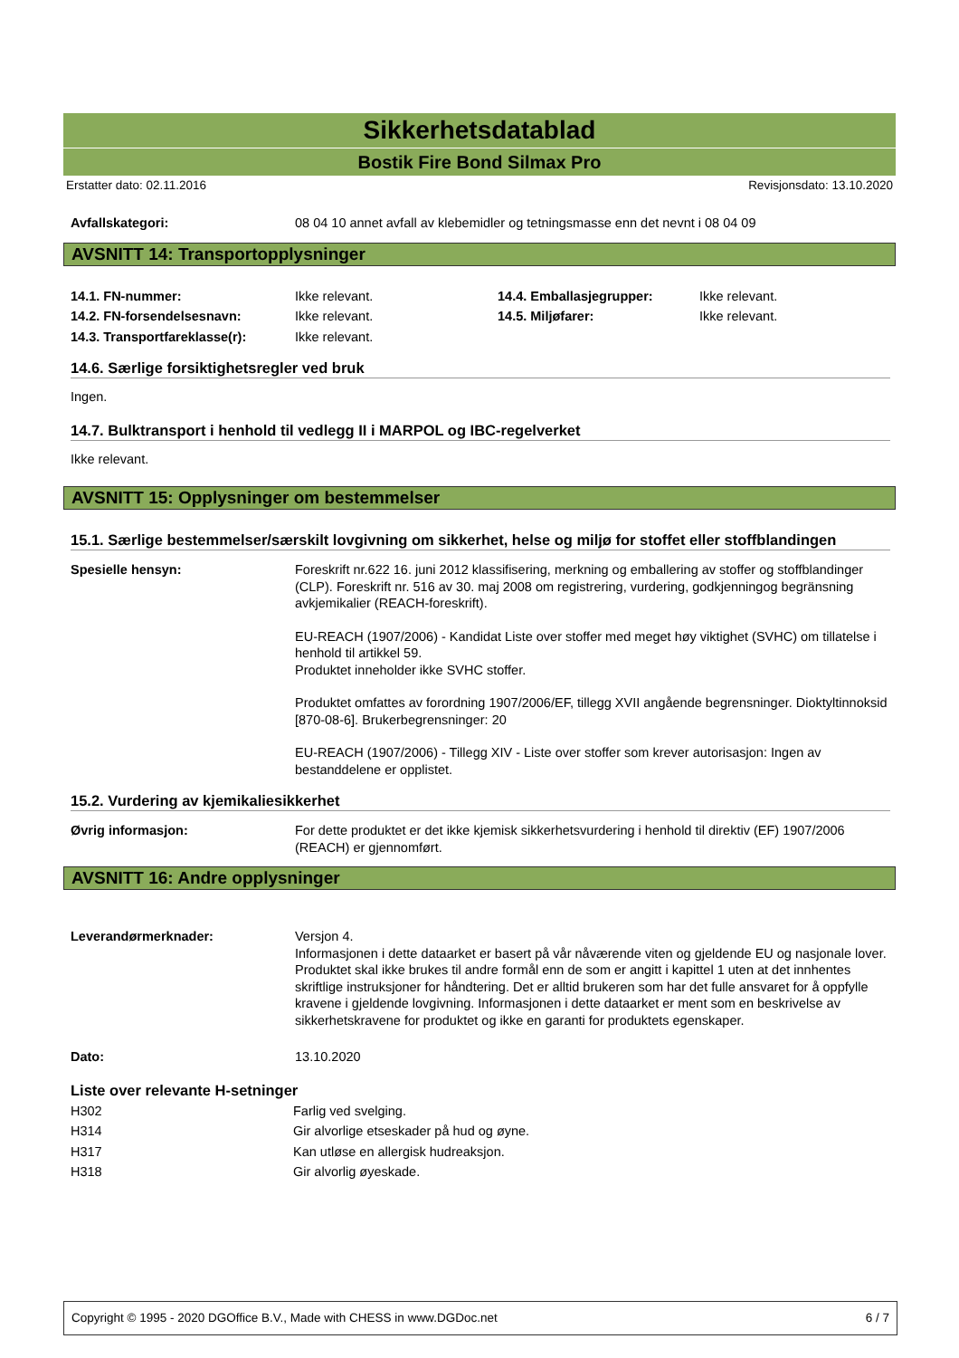Sikkerhetsdatablad
Bostik Fire Bond Silmax Pro
Erstatter dato: 02.11.2016 Revisjonsdato: 13.10.2020
| Avfallskategori: | 08 04 10 annet avfall av klebemidler og tetningsmasse enn det nevnt i 08 04 09 |
AVSNITT 14: Transportopplysninger
| 14.1. FN-nummer: | Ikke relevant. | 14.4. Emballasjegrupper: | Ikke relevant. |
| 14.2. FN-forsendelsesnavn: | Ikke relevant. | 14.5. Miljøfarer: | Ikke relevant. |
| 14.3. Transportfareklasse(r): | Ikke relevant. | | |
14.6. Særlige forsiktighetsregler ved bruk
Ingen.
14.7. Bulktransport i henhold til vedlegg II i MARPOL og IBC-regelverket
Ikke relevant.
AVSNITT 15: Opplysninger om bestemmelser
15.1. Særlige bestemmelser/særskilt lovgivning om sikkerhet, helse og miljø for stoffet eller stoffblandingen
| Spesielle hensyn: | Foreskrift nr.622 16. juni 2012 klassifisering, merkning og emballering av stoffer og stoffblandinger (CLP). Foreskrift nr. 516 av 30. maj 2008 om registrering, vurdering, godkjenningog begränsning avkjemikalier (REACH-foreskrift). EU-REACH (1907/2006) - Kandidat Liste over stoffer med meget høy viktighet (SVHC) om tillatelse i henhold til artikkel 59. Produktet inneholder ikke SVHC stoffer. Produktet omfattes av forordning 1907/2006/EF, tillegg XVII angående begrensninger. Dioktyltinnoksid [870-08-6]. Brukerbegrensninger: 20 EU-REACH (1907/2006) - Tillegg XIV - Liste over stoffer som krever autorisasjon: Ingen av bestanddelene er opplistet. |
15.2. Vurdering av kjemikaliesikkerhet
| Øvrig informasjon: | For dette produktet er det ikke kjemisk sikkerhetsvurdering i henhold til direktiv (EF) 1907/2006 (REACH) er gjennomført. |
AVSNITT 16: Andre opplysninger
| Leverandørmerknader: | Versjon 4. Informasjonen i dette dataarket er basert på vår nåværende viten og gjeldende EU og nasjonale lover. Produktet skal ikke brukes til andre formål enn de som er angitt i kapittel 1 uten at det innhentes skriftlige instruksjoner for håndtering. Det er alltid brukeren som har det fulle ansvaret for å oppfylle kravene i gjeldende lovgivning. Informasjonen i dette dataarket er ment som en beskrivelse av sikkerhetskravene for produktet og ikke en garanti for produktets egenskaper. |
| Dato: | 13.10.2020 |
Liste over relevante H-setninger
| H302 | Farlig ved svelging. |
| H314 | Gir alvorlige etseskader på hud og øyne. |
| H317 | Kan utløse en allergisk hudreaksjon. |
| H318 | Gir alvorlig øyeskade. |
Copyright © 1995 - 2020 DGOffice B.V., Made with CHESS in www.DGDoc.net 6 / 7